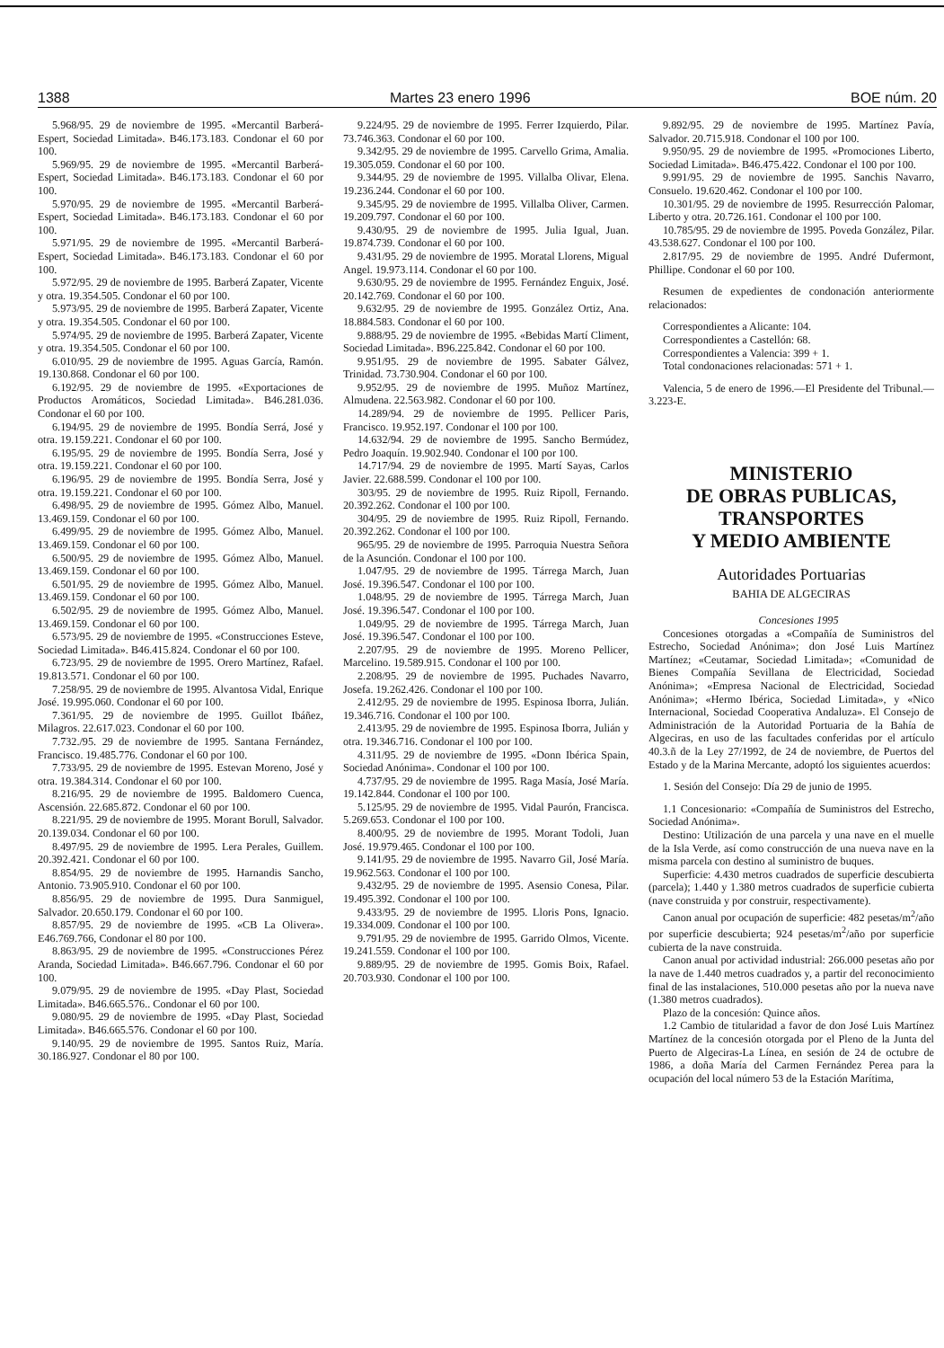1388 Martes 23 enero 1996 BOE núm. 20
5.968/95. 29 de noviembre de 1995. «Mercantil Barberá-Espert, Sociedad Limitada». B46.173.183. Condonar el 60 por 100.
5.969/95. 29 de noviembre de 1995. «Mercantil Barberá-Espert, Sociedad Limitada». B46.173.183. Condonar el 60 por 100.
5.970/95. 29 de noviembre de 1995. «Mercantil Barberá-Espert, Sociedad Limitada». B46.173.183. Condonar el 60 por 100.
5.971/95. 29 de noviembre de 1995. «Mercantil Barberá-Espert, Sociedad Limitada». B46.173.183. Condonar el 60 por 100.
5.972/95. 29 de noviembre de 1995. Barberá Zapater, Vicente y otra. 19.354.505. Condonar el 60 por 100.
5.973/95. 29 de noviembre de 1995. Barberá Zapater, Vicente y otra. 19.354.505. Condonar el 60 por 100.
5.974/95. 29 de noviembre de 1995. Barberá Zapater, Vicente y otra. 19.354.505. Condonar el 60 por 100.
6.010/95. 29 de noviembre de 1995. Aguas García, Ramón. 19.130.868. Condonar el 60 por 100.
6.192/95. 29 de noviembre de 1995. «Exportaciones de Productos Aromáticos, Sociedad Limitada». B46.281.036. Condonar el 60 por 100.
6.194/95. 29 de noviembre de 1995. Bondía Serrá, José y otra. 19.159.221. Condonar el 60 por 100.
6.195/95. 29 de noviembre de 1995. Bondía Serra, José y otra. 19.159.221. Condonar el 60 por 100.
6.196/95. 29 de noviembre de 1995. Bondía Serra, José y otra. 19.159.221. Condonar el 60 por 100.
6.498/95. 29 de noviembre de 1995. Gómez Albo, Manuel. 13.469.159. Condonar el 60 por 100.
6.499/95. 29 de noviembre de 1995. Gómez Albo, Manuel. 13.469.159. Condonar el 60 por 100.
6.500/95. 29 de noviembre de 1995. Gómez Albo, Manuel. 13.469.159. Condonar el 60 por 100.
6.501/95. 29 de noviembre de 1995. Gómez Albo, Manuel. 13.469.159. Condonar el 60 por 100.
6.502/95. 29 de noviembre de 1995. Gómez Albo, Manuel. 13.469.159. Condonar el 60 por 100.
6.573/95. 29 de noviembre de 1995. «Construcciones Esteve, Sociedad Limitada». B46.415.824. Condonar el 60 por 100.
6.723/95. 29 de noviembre de 1995. Orero Martínez, Rafael. 19.813.571. Condonar el 60 por 100.
7.258/95. 29 de noviembre de 1995. Alvantosa Vidal, Enrique José. 19.995.060. Condonar el 60 por 100.
7.361/95. 29 de noviembre de 1995. Guillot Ibáñez, Milagros. 22.617.023. Condonar el 60 por 100.
7.732./95. 29 de noviembre de 1995. Santana Fernández, Francisco. 19.485.776. Condonar el 60 por 100.
7.733/95. 29 de noviembre de 1995. Estevan Moreno, José y otra. 19.384.314. Condonar el 60 por 100.
8.216/95. 29 de noviembre de 1995. Baldomero Cuenca, Ascensión. 22.685.872. Condonar el 60 por 100.
8.221/95. 29 de noviembre de 1995. Morant Borull, Salvador. 20.139.034. Condonar el 60 por 100.
8.497/95. 29 de noviembre de 1995. Lera Perales, Guillem. 20.392.421. Condonar el 60 por 100.
8.854/95. 29 de noviembre de 1995. Harnandis Sancho, Antonio. 73.905.910. Condonar el 60 por 100.
8.856/95. 29 de noviembre de 1995. Dura Sanmiguel, Salvador. 20.650.179. Condonar el 60 por 100.
8.857/95. 29 de noviembre de 1995. «CB La Olivera». E46.769.766, Condonar el 80 por 100.
8.863/95. 29 de noviembre de 1995. «Construcciones Pérez Aranda, Sociedad Limitada». B46.667.796. Condonar el 60 por 100.
9.079/95. 29 de noviembre de 1995. «Day Plast, Sociedad Limitada». B46.665.576.. Condonar el 60 por 100.
9.080/95. 29 de noviembre de 1995. «Day Plast, Sociedad Limitada». B46.665.576. Condonar el 60 por 100.
9.140/95. 29 de noviembre de 1995. Santos Ruiz, María. 30.186.927. Condonar el 80 por 100.
9.224/95. 29 de noviembre de 1995. Ferrer Izquierdo, Pilar. 73.746.363. Condonar el 60 por 100.
9.342/95. 29 de noviembre de 1995. Carvello Grima, Amalia. 19.305.059. Condonar el 60 por 100.
9.344/95. 29 de noviembre de 1995. Villalba Olivar, Elena. 19.236.244. Condonar el 60 por 100.
9.345/95. 29 de noviembre de 1995. Villalba Oliver, Carmen. 19.209.797. Condonar el 60 por 100.
9.430/95. 29 de noviembre de 1995. Julia Igual, Juan. 19.874.739. Condonar el 60 por 100.
9.431/95. 29 de noviembre de 1995. Moratal Llorens, Migual Angel. 19.973.114. Condonar el 60 por 100.
9.630/95. 29 de noviembre de 1995. Fernández Enguix, José. 20.142.769. Condonar el 60 por 100.
9.632/95. 29 de noviembre de 1995. González Ortiz, Ana. 18.884.583. Condonar el 60 por 100.
9.888/95. 29 de noviembre de 1995. «Bebidas Martí Climent, Sociedad Limitada». B96.225.842. Condonar el 60 por 100.
9.951/95. 29 de noviembre de 1995. Sabater Gálvez, Trinidad. 73.730.904. Condonar el 60 por 100.
9.952/95. 29 de noviembre de 1995. Muñoz Martínez, Almudena. 22.563.982. Condonar el 60 por 100.
14.289/94. 29 de noviembre de 1995. Pellicer Paris, Francisco. 19.952.197. Condonar el 100 por 100.
14.632/94. 29 de noviembre de 1995. Sancho Bermúdez, Pedro Joaquín. 19.902.940. Condonar el 100 por 100.
14.717/94. 29 de noviembre de 1995. Martí Sayas, Carlos Javier. 22.688.599. Condonar el 100 por 100.
303/95. 29 de noviembre de 1995. Ruiz Ripoll, Fernando. 20.392.262. Condonar el 100 por 100.
304/95. 29 de noviembre de 1995. Ruiz Ripoll, Fernando. 20.392.262. Condonar el 100 por 100.
965/95. 29 de noviembre de 1995. Parroquia Nuestra Señora de la Asunción. Condonar el 100 por 100.
1.047/95. 29 de noviembre de 1995. Tárrega March, Juan José. 19.396.547. Condonar el 100 por 100.
1.048/95. 29 de noviembre de 1995. Tárrega March, Juan José. 19.396.547. Condonar el 100 por 100.
1.049/95. 29 de noviembre de 1995. Tárrega March, Juan José. 19.396.547. Condonar el 100 por 100.
2.207/95. 29 de noviembre de 1995. Moreno Pellicer, Marcelino. 19.589.915. Condonar el 100 por 100.
2.208/95. 29 de noviembre de 1995. Puchades Navarro, Josefa. 19.262.426. Condonar el 100 por 100.
2.412/95. 29 de noviembre de 1995. Espinosa Iborra, Julián. 19.346.716. Condonar el 100 por 100.
2.413/95. 29 de noviembre de 1995. Espinosa Iborra, Julián y otra. 19.346.716. Condonar el 100 por 100.
4.311/95. 29 de noviembre de 1995. «Donn Ibérica Spain, Sociedad Anónima». Condonar el 100 por 100.
4.737/95. 29 de noviembre de 1995. Raga Masía, José María. 19.142.844. Condonar el 100 por 100.
5.125/95. 29 de noviembre de 1995. Vidal Paurón, Francisca. 5.269.653. Condonar el 100 por 100.
8.400/95. 29 de noviembre de 1995. Morant Todoli, Juan José. 19.979.465. Condonar el 100 por 100.
9.141/95. 29 de noviembre de 1995. Navarro Gil, José María. 19.962.563. Condonar el 100 por 100.
9.432/95. 29 de noviembre de 1995. Asensio Conesa, Pilar. 19.495.392. Condonar el 100 por 100.
9.433/95. 29 de noviembre de 1995. Lloris Pons, Ignacio. 19.334.009. Condonar el 100 por 100.
9.791/95. 29 de noviembre de 1995. Garrido Olmos, Vicente. 19.241.559. Condonar el 100 por 100.
9.889/95. 29 de noviembre de 1995. Gomis Boix, Rafael. 20.703.930. Condonar el 100 por 100.
9.892/95. 29 de noviembre de 1995. Martínez Pavía, Salvador. 20.715.918. Condonar el 100 por 100.
9.950/95. 29 de noviembre de 1995. «Promociones Liberto, Sociedad Limitada». B46.475.422. Condonar el 100 por 100.
9.991/95. 29 de noviembre de 1995. Sanchis Navarro, Consuelo. 19.620.462. Condonar el 100 por 100.
10.301/95. 29 de noviembre de 1995. Resurrección Palomar, Liberto y otra. 20.726.161. Condonar el 100 por 100.
10.785/95. 29 de noviembre de 1995. Poveda González, Pilar. 43.538.627. Condonar el 100 por 100.
2.817/95. 29 de noviembre de 1995. André Dufermont, Phillipe. Condonar el 60 por 100.
Resumen de expedientes de condonación anteriormente relacionados:
Correspondientes a Alicante: 104.
Correspondientes a Castellón: 68.
Correspondientes a Valencia: 399 + 1.
Total condonaciones relacionadas: 571 + 1.
Valencia, 5 de enero de 1996.—El Presidente del Tribunal.—3.223-E.
MINISTERIO
DE OBRAS PUBLICAS,
TRANSPORTES
Y MEDIO AMBIENTE
Autoridades Portuarias
BAHIA DE ALGECIRAS
Concesiones 1995
Concesiones otorgadas a «Compañía de Suministros del Estrecho, Sociedad Anónima»; don José Luis Martínez Martínez; «Ceutamar, Sociedad Limitada»; «Comunidad de Bienes Compañía Sevillana de Electricidad, Sociedad Anónima»; «Empresa Nacional de Electricidad, Sociedad Anónima»; «Hermo Ibérica, Sociedad Limitada», y «Nico Internacional, Sociedad Cooperativa Andaluza». El Consejo de Administración de la Autoridad Portuaria de la Bahía de Algeciras, en uso de las facultades conferidas por el artículo 40.3.ñ de la Ley 27/1992, de 24 de noviembre, de Puertos del Estado y de la Marina Mercante, adoptó los siguientes acuerdos:
1. Sesión del Consejo: Día 29 de junio de 1995.
1.1 Concesionario: «Compañía de Suministros del Estrecho, Sociedad Anónima».
Destino: Utilización de una parcela y una nave en el muelle de la Isla Verde, así como construcción de una nueva nave en la misma parcela con destino al suministro de buques.
Superficie: 4.430 metros cuadrados de superficie descubierta (parcela); 1.440 y 1.380 metros cuadrados de superficie cubierta (nave construida y por construir, respectivamente).
Canon anual por ocupación de superficie: 482 pesetas/m<sup>2</sup>/año por superficie descubierta; 924 pesetas/m<sup>2</sup>/año por superficie cubierta de la nave construida.
Canon anual por actividad industrial: 266.000 pesetas año por la nave de 1.440 metros cuadrados y, a partir del reconocimiento final de las instalaciones, 510.000 pesetas año por la nueva nave (1.380 metros cuadrados).
Plazo de la concesión: Quince años.
1.2 Cambio de titularidad a favor de don José Luis Martínez Martínez de la concesión otorgada por el Pleno de la Junta del Puerto de Algeciras-La Línea, en sesión de 24 de octubre de 1986, a doña María del Carmen Fernández Perea para la ocupación del local número 53 de la Estación Marítima,